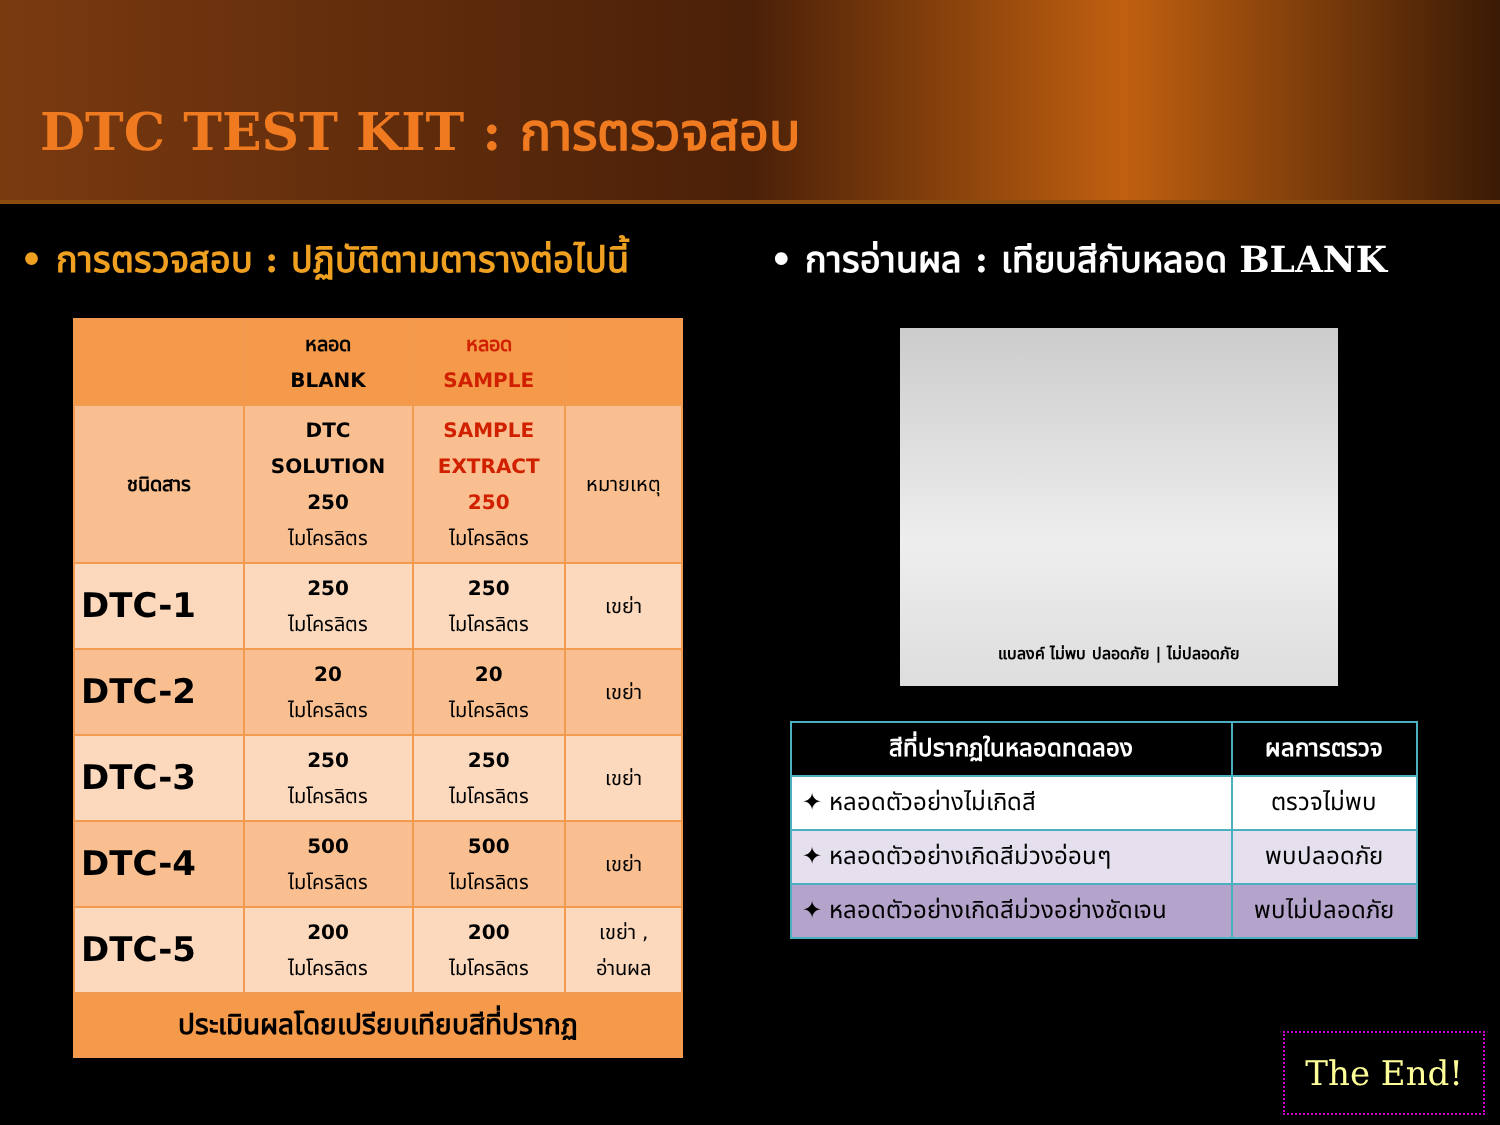DTC TEST KIT : การตรวจสอบ
• การตรวจสอบ : ปฏิบัติตามตารางต่อไปนี้
| | หลอด BLANK | หลอด SAMPLE | |
| ชนิดสาร | DTC SOLUTION 250 ไมโครลิตร | SAMPLE EXTRACT 250 ไมโครลิตร | หมายเหตุ |
| DTC-1 | 250 ไมโครลิตร | 250 ไมโครลิตร | เขย่า |
| DTC-2 | 20 ไมโครลิตร | 20 ไมโครลิตร | เขย่า |
| DTC-3 | 250 ไมโครลิตร | 250 ไมโครลิตร | เขย่า |
| DTC-4 | 500 ไมโครลิตร | 500 ไมโครลิตร | เขย่า |
| DTC-5 | 200 ไมโครลิตร | 200 ไมโครลิตร | เขย่า , อ่านผล |
| ประเมินผลโดยเปรียบเทียบสีที่ปรากฏ | | | |
• การอ่านผล : เทียบสีกับหลอด BLANK
แบลงค์ ไม่พบ ปลอดภัย | ไม่ปลอดภัย
| สีที่ปรากฏในหลอดทดลอง | ผลการตรวจ |
| --- | --- |
| ✦ หลอดตัวอย่างไม่เกิดสี | ตรวจไม่พบ |
| ✦ หลอดตัวอย่างเกิดสีม่วงอ่อนๆ | พบปลอดภัย |
| ✦ หลอดตัวอย่างเกิดสีม่วงอย่างชัดเจน | พบไม่ปลอดภัย |
The End!